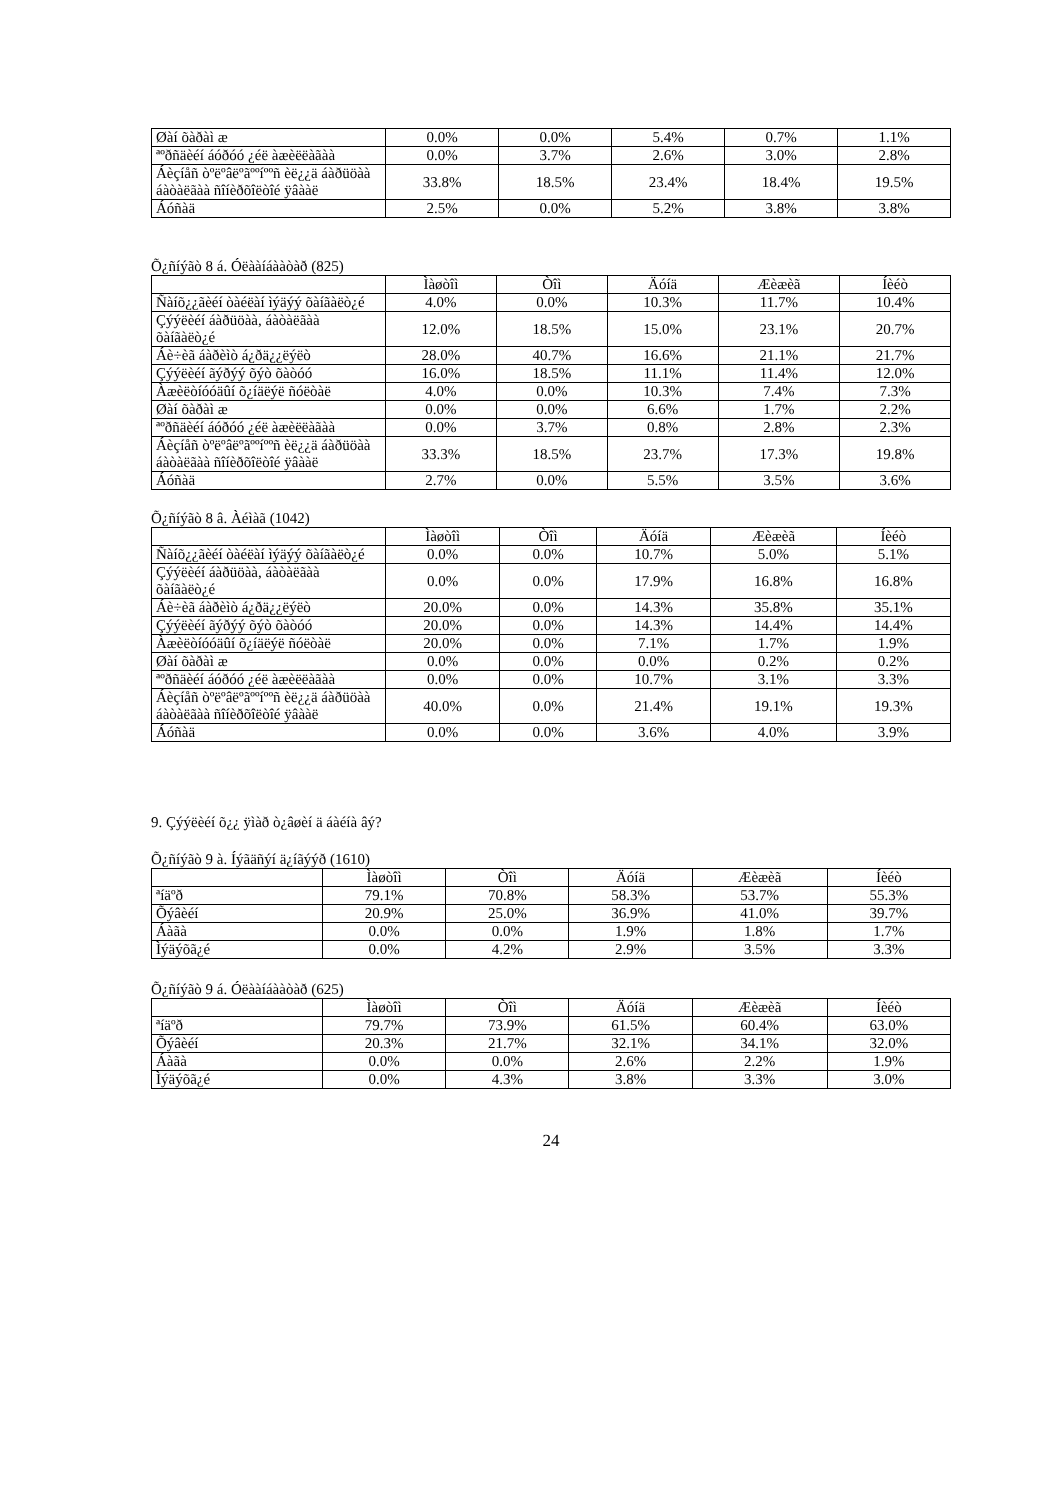| Øàí õàðàì æ | 0.0% | 0.0% | 5.4% | 0.7% | 1.1% |
| ªºðñäèéí áóðóó ¿éë àæèëëàãàà | 0.0% | 3.7% | 2.6% | 3.0% | 2.8% |
| Áèçíåñ òºëºâëºãººíººñ èë¿¿ä áàðüöàà áàòàëãàà ñîíèðõîëòîé ÿâààë | 33.8% | 18.5% | 23.4% | 18.4% | 19.5% |
| Áóñàä | 2.5% | 0.0% | 5.2% | 3.8% | 3.8% |
Õ¿ñíýãò 8 á. Óëààíáààòàð (825)
| | Ìàøòîì | Òîì | Äóíä | Æèæèã | Íèéò |
| --- | --- | --- | --- | --- | --- |
| Ñàíõ¿¿ãèéí òàéëàí ìýäýý õàíãàëò¿é | 4.0% | 0.0% | 10.3% | 11.7% | 10.4% |
| Çýýëèéí áàðüöàà, áàòàëãàà õàíãàëò¿é | 12.0% | 18.5% | 15.0% | 23.1% | 20.7% |
| Áè÷èã áàðèìò á¿ðä¿¿ëýëò | 28.0% | 40.7% | 16.6% | 21.1% | 21.7% |
| Çýýëèéí ãýðýý õýò õàòóó | 16.0% | 18.5% | 11.1% | 11.4% | 12.0% |
| Àæèëòíóóäûí õ¿íäëýë ñóëòàë | 4.0% | 0.0% | 10.3% | 7.4% | 7.3% |
| Øàí õàðàì æ | 0.0% | 0.0% | 6.6% | 1.7% | 2.2% |
| ªºðñäèéí áóðóó ¿éë àæèëëàãàà | 0.0% | 3.7% | 0.8% | 2.8% | 2.3% |
| Áèçíåñ òºëºâëºãººíººñ èë¿¿ä áàðüöàà áàòàëãàà ñîíèðõîëòîé ÿâààë | 33.3% | 18.5% | 23.7% | 17.3% | 19.8% |
| Áóñàä | 2.7% | 0.0% | 5.5% | 3.5% | 3.6% |
Õ¿ñíýãò 8 â. Àéìàã (1042)
| | Ìàøòîì | Òîì | Äóíä | Æèæèã | Íèéò |
| --- | --- | --- | --- | --- | --- |
| Ñàíõ¿¿ãèéí òàéëàí ìýäýý õàíãàëò¿é | 0.0% | 0.0% | 10.7% | 5.0% | 5.1% |
| Çýýëèéí áàðüöàà, áàòàëãàà õàíãàëò¿é | 0.0% | 0.0% | 17.9% | 16.8% | 16.8% |
| Áè÷èã áàðèìò á¿ðä¿¿ëýëò | 20.0% | 0.0% | 14.3% | 35.8% | 35.1% |
| Çýýëèéí ãýðýý õýò õàòóó | 20.0% | 0.0% | 14.3% | 14.4% | 14.4% |
| Àæèëòíóóäûí õ¿íäëýë ñóëòàë | 20.0% | 0.0% | 7.1% | 1.7% | 1.9% |
| Øàí õàðàì æ | 0.0% | 0.0% | 0.0% | 0.2% | 0.2% |
| ªºðñäèéí áóðóó ¿éë àæèëëàãàà | 0.0% | 0.0% | 10.7% | 3.1% | 3.3% |
| Áèçíåñ òºëºâëºãººíººñ èë¿¿ä áàðüöàà áàòàëãàà ñîíèðõîëòîé ÿâààë | 40.0% | 0.0% | 21.4% | 19.1% | 19.3% |
| Áóñàä | 0.0% | 0.0% | 3.6% | 4.0% | 3.9% |
9. Çýýëèéí õ¿¿ ÿìàð ò¿âøèí ä áàéíà âý?
Õ¿ñíýãò 9 à. Íýãäñýí ä¿íãýýð (1610)
| | Ìàøòîì | Òîì | Äóíä | Æèæèã | Íèéò |
| --- | --- | --- | --- | --- | --- |
| ªíäºð | 79.1% | 70.8% | 58.3% | 53.7% | 55.3% |
| Õýâèéí | 20.9% | 25.0% | 36.9% | 41.0% | 39.7% |
| Áàãà | 0.0% | 0.0% | 1.9% | 1.8% | 1.7% |
| Ìýäýõã¿é | 0.0% | 4.2% | 2.9% | 3.5% | 3.3% |
Õ¿ñíýãò 9 á. Óëààíáààòàð (625)
| | Ìàøòîì | Òîì | Äóíä | Æèæèã | Íèéò |
| --- | --- | --- | --- | --- | --- |
| ªíäºð | 79.7% | 73.9% | 61.5% | 60.4% | 63.0% |
| Õýâèéí | 20.3% | 21.7% | 32.1% | 34.1% | 32.0% |
| Áàãà | 0.0% | 0.0% | 2.6% | 2.2% | 1.9% |
| Ìýäýõã¿é | 0.0% | 4.3% | 3.8% | 3.3% | 3.0% |
24